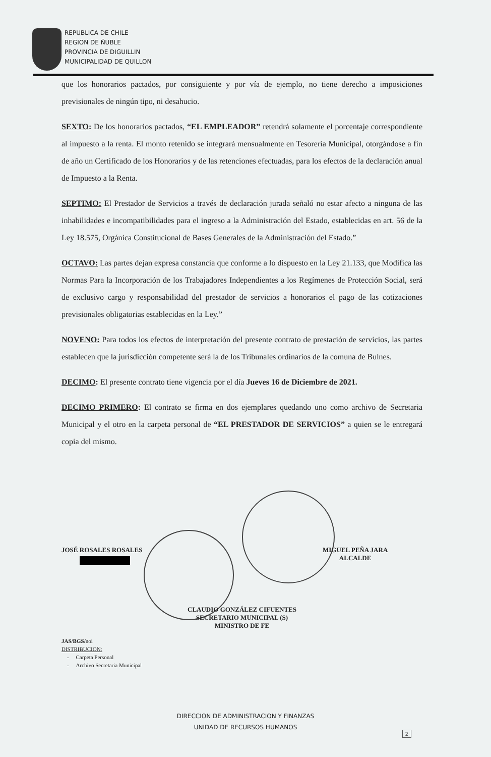REPUBLICA DE CHILE
REGION DE ÑUBLE
PROVINCIA DE DIGUILLIN
MUNICIPALIDAD DE QUILLON
que los honorarios pactados, por consiguiente y por vía de ejemplo, no tiene derecho a imposiciones previsionales de ningún tipo, ni desahucio.
SEXTO: De los honorarios pactados, “EL EMPLEADOR” retendrá solamente el porcentaje correspondiente al impuesto a la renta. El monto retenido se integrará mensualmente en Tesorería Municipal, otorgándose a fin de año un Certificado de los Honorarios y de las retenciones efectuadas, para los efectos de la declaración anual de Impuesto a la Renta.
SEPTIMO: El Prestador de Servicios a través de declaración jurada señaló no estar afecto a ninguna de las inhabilidades e incompatibilidades para el ingreso a la Administración del Estado, establecidas en art. 56 de la Ley 18.575, Orgánica Constitucional de Bases Generales de la Administración del Estado.”
OCTAVO: Las partes dejan expresa constancia que conforme a lo dispuesto en la Ley 21.133, que Modifica las Normas Para la Incorporación de los Trabajadores Independientes a los Regímenes de Protección Social, será de exclusivo cargo y responsabilidad del prestador de servicios a honorarios el pago de las cotizaciones previsionales obligatorias establecidas en la Ley.”
NOVENO: Para todos los efectos de interpretación del presente contrato de prestación de servicios, las partes establecen que la jurisdicción competente será la de los Tribunales ordinarios de la comuna de Bulnes.
DECIMO: El presente contrato tiene vigencia por el día Jueves 16 de Diciembre de 2021.
DECIMO PRIMERO: El contrato se firma en dos ejemplares quedando uno como archivo de Secretaria Municipal y el otro en la carpeta personal de “EL PRESTADOR DE SERVICIOS” a quien se le entregará copia del mismo.
JOSÉ ROSALES ROSALES
MIGUEL PEÑA JARA
ALCALDE
CLAUDIO GONZÁLEZ CIFUENTES
SECRETARIO MUNICIPAL (S)
MINISTRO DE FE
JAS/BGS/noi
DISTRIBUCION:
- Carpeta Personal
- Archivo Secretaria Municipal
DIRECCION DE ADMINISTRACION Y FINANZAS
UNIDAD DE RECURSOS HUMANOS
2